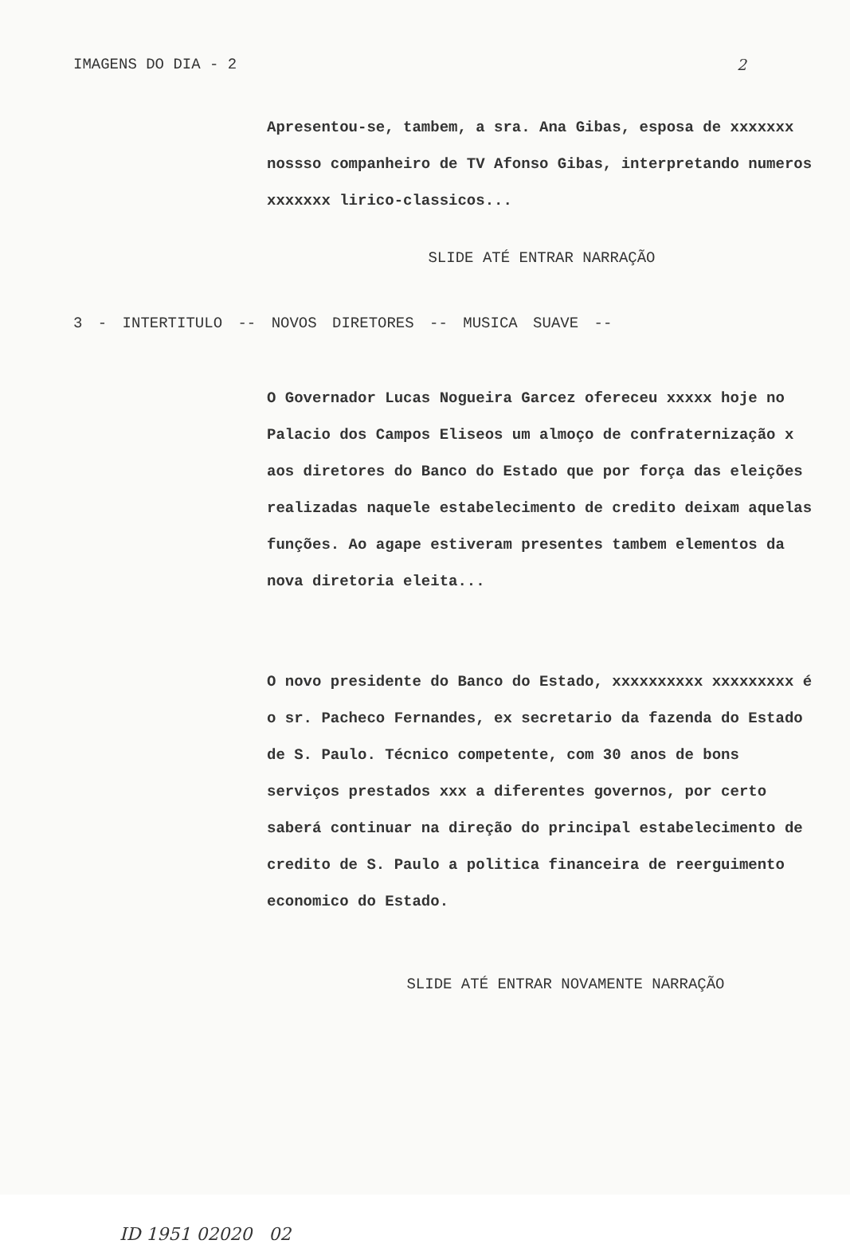IMAGENS DO DIA - 2 2
Apresentou-se, tambem, a sra. Ana Gibas, esposa de xxxxxxx nossso companheiro de TV Afonso Gibas, interpretando numeros xxxxxxx lirico-classicos...
SLIDE ATÉ ENTRAR NARRAÇÃO
3 - INTERTITULO -- NOVOS DIRETORES -- MUSICA SUAVE --
O Governador Lucas Nogueira Garcez ofereceu xxxxx hoje no Palacio dos Campos Eliseos um almoço de confraternização x aos diretores do Banco do Estado que por força das eleições realizadas naquele estabelecimento de credito deixam aquelas funções. Ao agape estiveram presentes tambem elementos da nova diretoria eleita...
O novo presidente do Banco do Estado, xxxxxxxxxx xxxxxxxxx é o sr. Pacheco Fernandes, ex secretario da fazenda do Estado de S. Paulo. Técnico competente, com 30 anos de bons serviços prestados xxx a diferentes governos, por certo saberá continuar na direção do principal estabelecimento de credito de S. Paulo a politica financeira de reerguimento economico do Estado.
SLIDE ATÉ ENTRAR NOVAMENTE NARRAÇÃO
ID 1951 02020 02